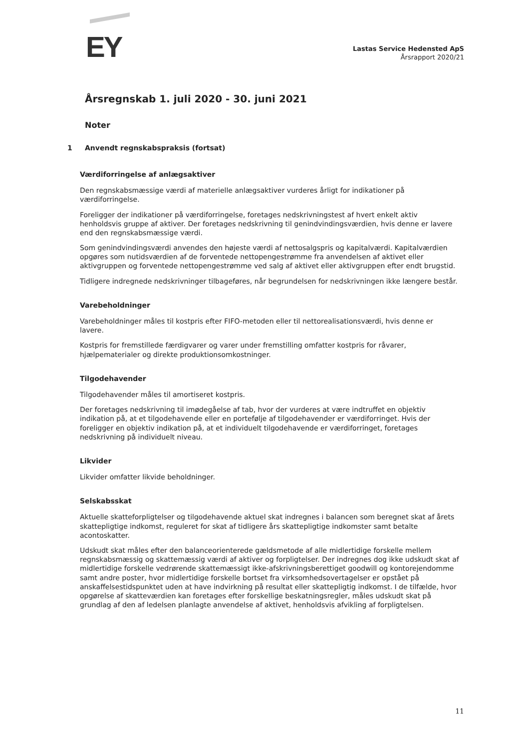EY
Lastas Service Hedensted ApS
Årsrapport 2020/21
Årsregnskab 1. juli 2020 - 30. juni 2021
Noter
1 Anvendt regnskabspraksis (fortsat)
Værdiforringelse af anlægsaktiver
Den regnskabsmæssige værdi af materielle anlægsaktiver vurderes årligt for indikationer på værdiforringelse.
Foreligger der indikationer på værdiforringelse, foretages nedskrivningstest af hvert enkelt aktiv henholdsvis gruppe af aktiver. Der foretages nedskrivning til genindvindingsværdien, hvis denne er lavere end den regnskabsmæssige værdi.
Som genindvindingsværdi anvendes den højeste værdi af nettosalgspris og kapitalværdi. Kapitalværdien opgøres som nutidsværdien af de forventede nettopengestrømme fra anvendelsen af aktivet eller aktivgruppen og forventede nettopengestrømme ved salg af aktivet eller aktivgruppen efter endt brugstid.
Tidligere indregnede nedskrivninger tilbageføres, når begrundelsen for nedskrivningen ikke længere består.
Varebeholdninger
Varebeholdninger måles til kostpris efter FIFO-metoden eller til nettorealisationsværdi, hvis denne er lavere.
Kostpris for fremstillede færdigvarer og varer under fremstilling omfatter kostpris for råvarer, hjælpematerialer og direkte produktionsomkostninger.
Tilgodehavender
Tilgodehavender måles til amortiseret kostpris.
Der foretages nedskrivning til imødegåelse af tab, hvor der vurderes at være indtruffet en objektiv indikation på, at et tilgodehavende eller en portefølje af tilgodehavender er værdiforringet. Hvis der foreligger en objektiv indikation på, at et individuelt tilgodehavende er værdiforringet, foretages nedskrivning på individuelt niveau.
Likvider
Likvider omfatter likvide beholdninger.
Selskabsskat
Aktuelle skatteforpligtelser og tilgodehavende aktuel skat indregnes i balancen som beregnet skat af årets skattepligtige indkomst, reguleret for skat af tidligere års skattepligtige indkomster samt betalte acontoskatter.
Udskudt skat måles efter den balanceorienterede gældsmetode af alle midlertidige forskelle mellem regnskabsmæssig og skattemæssig værdi af aktiver og forpligtelser. Der indregnes dog ikke udskudt skat af midlertidige forskelle vedrørende skattemæssigt ikke-afskrivningsberettiget goodwill og kontorejendomme samt andre poster, hvor midlertidige forskelle bortset fra virksomhedsovertagelser er opstået på anskaffelsestidspunktet uden at have indvirkning på resultat eller skattepligtig indkomst. I de tilfælde, hvor opgørelse af skatteværdien kan foretages efter forskellige beskatningsregler, måles udskudt skat på grundlag af den af ledelsen planlagte anvendelse af aktivet, henholdsvis afvikling af forpligtelsen.
11